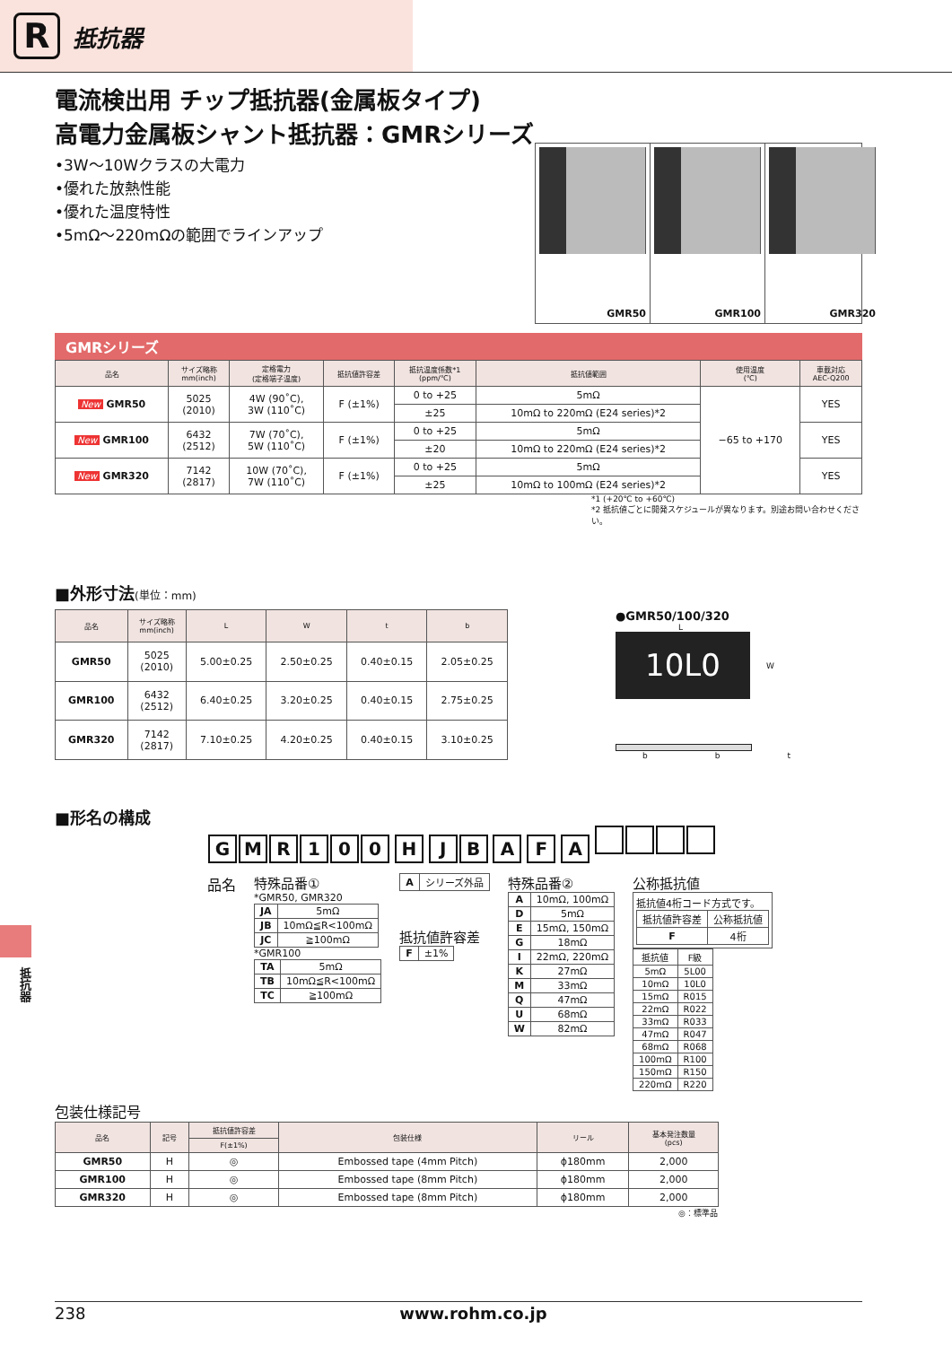R
抵抗器
電流検出用 チップ抵抗器(金属板タイプ)
高電力金属板シャント抵抗器：GMRシリーズ
•3W〜10Wクラスの大電力
•優れた放熱性能
•優れた温度特性
•5mΩ〜220mΩの範囲でラインアップ
GMR50 GMR100 GMR320
GMRシリーズ
| 品名 | サイズ略称 mm(inch) | 定格電力 (定格端子温度) | 抵抗値許容差 | 抵抗温度係数*1 (ppm/℃) | 抵抗値範囲 | 使用温度 (℃) | 車載対応 AEC-Q200 |
| --- | --- | --- | --- | --- | --- | --- | --- |
| New GMR50 | 5025 (2010) | 4W (90˚C), 3W (110˚C) | F (±1%) | 0 to +25 | 5mΩ | −65 to +170 | YES |
| | | | | ±25 | 10mΩ to 220mΩ (E24 series)*2 | | |
| New GMR100 | 6432 (2512) | 7W (70˚C), 5W (110˚C) | F (±1%) | 0 to +25 | 5mΩ | | YES |
| | | | | ±20 | 10mΩ to 220mΩ (E24 series)*2 | | |
| New GMR320 | 7142 (2817) | 10W (70˚C), 7W (110˚C) | F (±1%) | 0 to +25 | 5mΩ | | YES |
| | | | | ±25 | 10mΩ to 100mΩ (E24 series)*2 | | |
*1 (+20℃ to +60℃)
*2 抵抗値ごとに開発スケジュールが異なります。別途お問い合わせください。
■外形寸法(単位：mm)
| 品名 | サイズ略称 mm(inch) | L | W | t | b |
| --- | --- | --- | --- | --- | --- |
| GMR50 | 5025 (2010) | 5.00±0.25 | 2.50±0.25 | 0.40±0.15 | 2.05±0.25 |
| GMR100 | 6432 (2512) | 6.40±0.25 | 3.20±0.25 | 0.40±0.15 | 2.75±0.25 |
| GMR320 | 7142 (2817) | 7.10±0.25 | 4.20±0.25 | 0.40±0.15 | 3.10±0.25 |
●GMR50/100/320
L
10L0
W
b b t
■形名の構成
GMR 100 H JB A F A
品名 特殊品番①
*GMR50, GMR320
| JA | 5mΩ |
| JB | 10mΩ≦R<100mΩ |
| JC | ≧100mΩ |
*GMR100
| TA | 5mΩ |
| TB | 10mΩ≦R<100mΩ |
| TC | ≧100mΩ |
| A | シリーズ外品 |
抵抗値許容差
| F | ±1% |
特殊品番②
| A | 10mΩ, 100mΩ |
| D | 5mΩ |
| E | 15mΩ, 150mΩ |
| G | 18mΩ |
| I | 22mΩ, 220mΩ |
| K | 27mΩ |
| M | 33mΩ |
| Q | 47mΩ |
| U | 68mΩ |
| W | 82mΩ |
公称抵抗値
抵抗値4桁コード方式です。
| 抵抗値許容差 | 公称抵抗値 |
| F | 4桁 |
| 抵抗値 | F級 |
| 5mΩ | 5L00 |
| 10mΩ | 10L0 |
| 15mΩ | R015 |
| 22mΩ | R022 |
| 33mΩ | R033 |
| 47mΩ | R047 |
| 68mΩ | R068 |
| 100mΩ | R100 |
| 150mΩ | R150 |
| 220mΩ | R220 |
包装仕様記号
| 品名 | 記号 | 抵抗値許容差 | 包装仕様 | リール | 基本発注数量 (pcs) |
| --- | --- | --- | --- | --- | --- |
| | | F(±1%) | | | |
| GMR50 | H | ◎ | Embossed tape (4mm Pitch) | ϕ180mm | 2,000 |
| GMR100 | H | ◎ | Embossed tape (8mm Pitch) | ϕ180mm | 2,000 |
| GMR320 | H | ◎ | Embossed tape (8mm Pitch) | ϕ180mm | 2,000 |
◎：標準品
抵抗器
238 www.rohm.co.jp